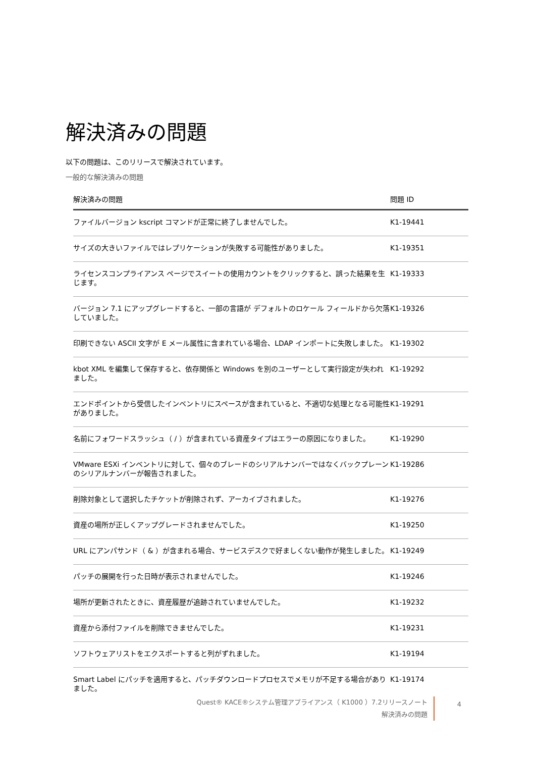解決済みの問題
以下の問題は、このリリースで解決されています。
一般的な解決済みの問題
| 解決済みの問題 | 問題 ID |
| --- | --- |
| ファイルバージョン kscript コマンドが正常に終了しませんでした。 | K1-19441 |
| サイズの大きいファイルではレプリケーションが失敗する可能性がありました。 | K1-19351 |
| ライセンスコンプライアンス ページでスイートの使用カウントをクリックすると、誤った結果を生じます。 | K1-19333 |
| バージョン 7.1 にアップグレードすると、一部の言語が デフォルトのロケール フィールドから欠落していました。 | K1-19326 |
| 印刷できない ASCII 文字が E メール属性に含まれている場合、LDAP インポートに失敗しました。 | K1-19302 |
| kbot XML を編集して保存すると、依存関係と Windows を別のユーザーとして実行設定が失われました。 | K1-19292 |
| エンドポイントから受信したインベントリにスペースが含まれていると、不適切な処理となる可能性がありました。 | K1-19291 |
| 名前にフォワードスラッシュ（ / ）が含まれている資産タイプはエラーの原因になりました。 | K1-19290 |
| VMware ESXi インベントリに対して、個々のブレードのシリアルナンバーではなくバックプレーンのシリアルナンバーが報告されました。 | K1-19286 |
| 削除対象として選択したチケットが削除されず、アーカイブされました。 | K1-19276 |
| 資産の場所が正しくアップグレードされませんでした。 | K1-19250 |
| URL にアンパサンド（ & ）が含まれる場合、サービスデスクで好ましくない動作が発生しました。 | K1-19249 |
| パッチの展開を行った日時が表示されませんでした。 | K1-19246 |
| 場所が更新されたときに、資産履歴が追跡されていませんでした。 | K1-19232 |
| 資産から添付ファイルを削除できませんでした。 | K1-19231 |
| ソフトウェアリストをエクスポートすると列がずれました。 | K1-19194 |
| Smart Label にパッチを適用すると、パッチダウンロードプロセスでメモリが不足する場合がありました。 | K1-19174 |
Quest® KACE®システム管理アプライアンス（ K1000 ）7.2リリースノート
解決済みの問題
4